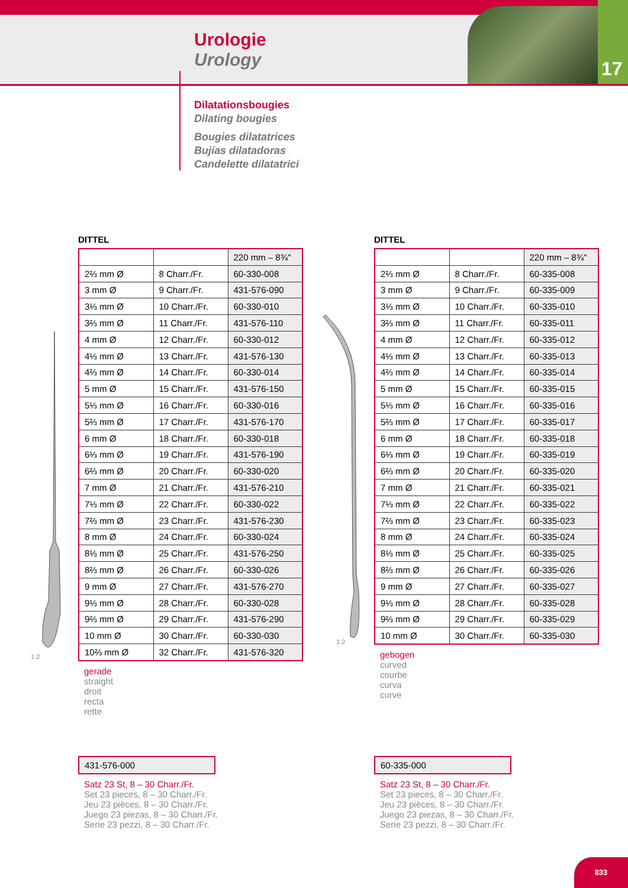17
Urologie
Urology
Dilatationsbougies
Dilating bougies
Bougies dilatatrices
Bujías dilatadoras
Candelette dilatatrici
DITTEL
| | | 220 mm – 8¾" |
| 2⅔ mm Ø | 8 Charr./Fr. | 60-330-008 |
| 3 mm Ø | 9 Charr./Fr. | 431-576-090 |
| 3⅓ mm Ø | 10 Charr./Fr. | 60-330-010 |
| 3⅔ mm Ø | 11 Charr./Fr. | 431-576-110 |
| 4 mm Ø | 12 Charr./Fr. | 60-330-012 |
| 4⅓ mm Ø | 13 Charr./Fr. | 431-576-130 |
| 4⅔ mm Ø | 14 Charr./Fr. | 60-330-014 |
| 5 mm Ø | 15 Charr./Fr. | 431-576-150 |
| 5⅓ mm Ø | 16 Charr./Fr. | 60-330-016 |
| 5⅔ mm Ø | 17 Charr./Fr. | 431-576-170 |
| 6 mm Ø | 18 Charr./Fr. | 60-330-018 |
| 6⅓ mm Ø | 19 Charr./Fr. | 431-576-190 |
| 6⅔ mm Ø | 20 Charr./Fr. | 60-330-020 |
| 7 mm Ø | 21 Charr./Fr. | 431-576-210 |
| 7⅓ mm Ø | 22 Charr./Fr. | 60-330-022 |
| 7⅔ mm Ø | 23 Charr./Fr. | 431-576-230 |
| 8 mm Ø | 24 Charr./Fr. | 60-330-024 |
| 8⅓ mm Ø | 25 Charr./Fr. | 431-576-250 |
| 8⅔ mm Ø | 26 Charr./Fr. | 60-330-026 |
| 9 mm Ø | 27 Charr./Fr. | 431-576-270 |
| 9⅓ mm Ø | 28 Charr./Fr. | 60-330-028 |
| 9⅔ mm Ø | 29 Charr./Fr. | 431-576-290 |
| 10 mm Ø | 30 Charr./Fr. | 60-330-030 |
| 10⅔ mm Ø | 32 Charr./Fr. | 431-576-320 |
gerade
straight
droit
recta
rette
DITTEL
| | | 220 mm – 8¾" |
| 2⅔ mm Ø | 8 Charr./Fr. | 60-335-008 |
| 3 mm Ø | 9 Charr./Fr. | 60-335-009 |
| 3⅓ mm Ø | 10 Charr./Fr. | 60-335-010 |
| 3⅔ mm Ø | 11 Charr./Fr. | 60-335-011 |
| 4 mm Ø | 12 Charr./Fr. | 60-335-012 |
| 4⅓ mm Ø | 13 Charr./Fr. | 60-335-013 |
| 4⅔ mm Ø | 14 Charr./Fr. | 60-335-014 |
| 5 mm Ø | 15 Charr./Fr. | 60-335-015 |
| 5⅓ mm Ø | 16 Charr./Fr. | 60-335-016 |
| 5⅔ mm Ø | 17 Charr./Fr. | 60-335-017 |
| 6 mm Ø | 18 Charr./Fr. | 60-335-018 |
| 6⅓ mm Ø | 19 Charr./Fr. | 60-335-019 |
| 6⅔ mm Ø | 20 Charr./Fr. | 60-335-020 |
| 7 mm Ø | 21 Charr./Fr. | 60-335-021 |
| 7⅓ mm Ø | 22 Charr./Fr. | 60-335-022 |
| 7⅔ mm Ø | 23 Charr./Fr. | 60-335-023 |
| 8 mm Ø | 24 Charr./Fr. | 60-335-024 |
| 8⅓ mm Ø | 25 Charr./Fr. | 60-335-025 |
| 8⅔ mm Ø | 26 Charr./Fr. | 60-335-026 |
| 9 mm Ø | 27 Charr./Fr. | 60-335-027 |
| 9⅓ mm Ø | 28 Charr./Fr. | 60-335-028 |
| 9⅔ mm Ø | 29 Charr./Fr. | 60-335-029 |
| 10 mm Ø | 30 Charr./Fr. | 60-335-030 |
gebogen
curved
courbe
curva
curve
1:2
1:2
431-576-000
Satz 23 St, 8 – 30 Charr./Fr.
Set 23 pieces, 8 – 30 Charr./Fr.
Jeu 23 pièces, 8 – 30 Charr./Fr.
Juego 23 piezas, 8 – 30 Charr./Fr.
Serie 23 pezzi, 8 – 30 Charr./Fr.
60-335-000
Satz 23 St, 8 – 30 Charr./Fr.
Set 23 pieces, 8 – 30 Charr./Fr.
Jeu 23 pièces, 8 – 30 Charr./Fr.
Juego 23 piezas, 8 – 30 Charr./Fr.
Serie 23 pezzi, 8 – 30 Charr./Fr.
833